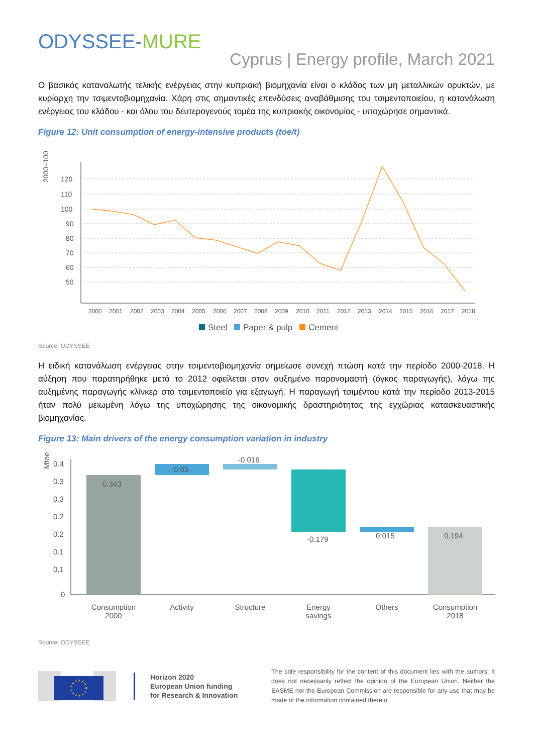ODYSSEE-MURE
Cyprus | Energy profile, March 2021
Ο βασικός καταναλωτής τελικής ενέργειας στην κυπριακή βιομηχανία είναι ο κλάδος των μη μεταλλικών ορυκτών, με κυρίαρχη την τσιμεντοβιομηχανία. Χάρη στις σημαντικές επενδύσεις αναβάθμισης του τσιμεντοποιείου, η κατανάλωση ενέργειας του κλάδου - και όλου του δευτερογενούς τομέα της κυπριακής οικονομίας - υποχώρησε σημαντικά.
Figure 12: Unit consumption of energy-intensive products (toe/t)
2000=100
120
110
100
90
80
70
60
50
2000
2001
2002
2003
2004
2005
2006
2007
2008
2009
2010
2011
2012
2013
2014
2015
2016
2017
2018
Steel
Paper & pulp
Cement
Source: ODYSSEE
Η ειδική κατανάλωση ενέργειας στην τσιμεντοβιομηχανία σημείωσε συνεχή πτώση κατά την περίοδο 2000-2018. Η αύξηση που παρατηρήθηκε μετά το 2012 οφείλεται στον αυξημένο παρονομαστή (όγκος παραγωγής), λόγω της αυξημένης παραγωγής κλίνκερ στο τσιμεντοποιείο για εξαγωγή. Η παραγωγή τσιμέντου κατά την περίοδο 2013-2015 ήταν πολύ μειωμένη λόγω της υποχώρησης της οικονομικής δραστηριότητας της εγχώριας κατασκευαστικής βιομηχανίας.
Figure 13: Main drivers of the energy consumption variation in industry
Mtoe
0.4
0.3
0.3
0.2
0.2
0.1
0.1
0
0.343
0.03
-0.016
-0.179
0.015
0.194
Consumption
2000
Activity
Structure
Energy
savings
Others
Consumption
2018
Source: ODYSSEE
Horizon 2020
European Union funding
for Research & Innovation
The sole responsibility for the content of this document lies with the authors. It does not necessarily reflect the opinion of the European Union. Neither the EASME nor the European Commission are responsible for any use that may be made of the information contained therein